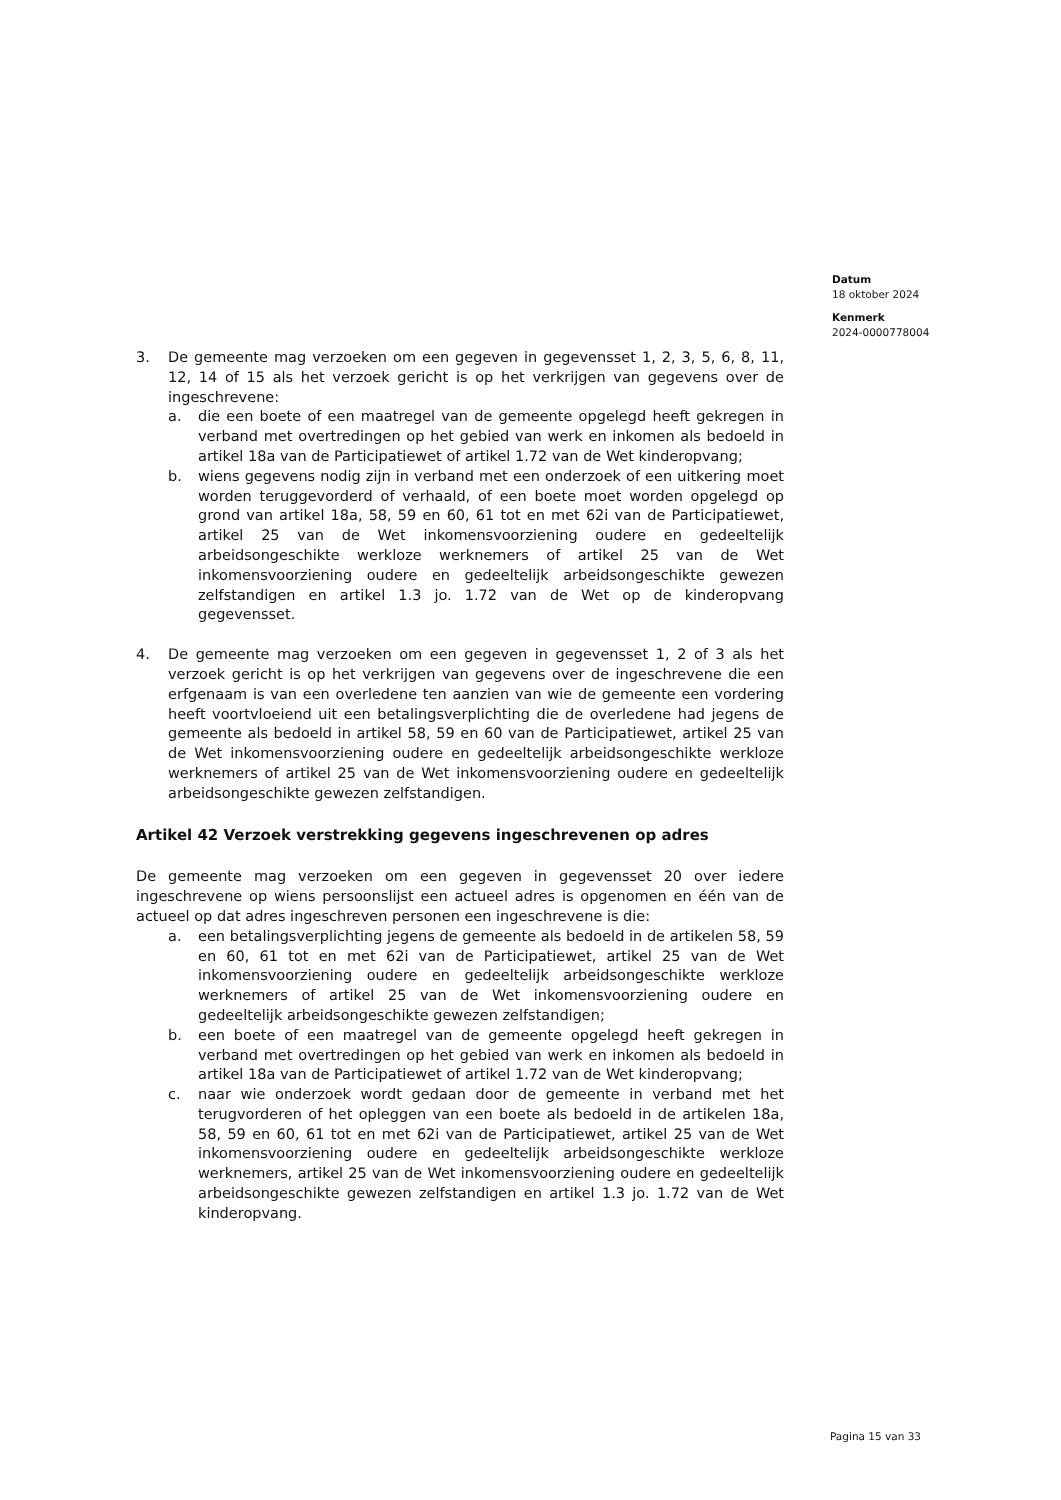Datum
18 oktober 2024
Kenmerk
2024-0000778004
3. De gemeente mag verzoeken om een gegeven in gegevensset 1, 2, 3, 5, 6, 8, 11, 12, 14 of 15 als het verzoek gericht is op het verkrijgen van gegevens over de ingeschrevene:
a. die een boete of een maatregel van de gemeente opgelegd heeft gekregen in verband met overtredingen op het gebied van werk en inkomen als bedoeld in artikel 18a van de Participatiewet of artikel 1.72 van de Wet kinderopvang;
b. wiens gegevens nodig zijn in verband met een onderzoek of een uitkering moet worden teruggevorderd of verhaald, of een boete moet worden opgelegd op grond van artikel 18a, 58, 59 en 60, 61 tot en met 62i van de Participatiewet, artikel 25 van de Wet inkomensvoorziening oudere en gedeeltelijk arbeidsongeschikte werkloze werknemers of artikel 25 van de Wet inkomensvoorziening oudere en gedeeltelijk arbeidsongeschikte gewezen zelfstandigen en artikel 1.3 jo. 1.72 van de Wet op de kinderopvang gegevensset.
4. De gemeente mag verzoeken om een gegeven in gegevensset 1, 2 of 3 als het verzoek gericht is op het verkrijgen van gegevens over de ingeschrevene die een erfgenaam is van een overledene ten aanzien van wie de gemeente een vordering heeft voortvloeiend uit een betalingsverplichting die de overledene had jegens de gemeente als bedoeld in artikel 58, 59 en 60 van de Participatiewet, artikel 25 van de Wet inkomensvoorziening oudere en gedeeltelijk arbeidsongeschikte werkloze werknemers of artikel 25 van de Wet inkomensvoorziening oudere en gedeeltelijk arbeidsongeschikte gewezen zelfstandigen.
Artikel 42 Verzoek verstrekking gegevens ingeschrevenen op adres
De gemeente mag verzoeken om een gegeven in gegevensset 20 over iedere ingeschrevene op wiens persoonslijst een actueel adres is opgenomen en één van de actueel op dat adres ingeschreven personen een ingeschrevene is die:
a. een betalingsverplichting jegens de gemeente als bedoeld in de artikelen 58, 59 en 60, 61 tot en met 62i van de Participatiewet, artikel 25 van de Wet inkomensvoorziening oudere en gedeeltelijk arbeidsongeschikte werkloze werknemers of artikel 25 van de Wet inkomensvoorziening oudere en gedeeltelijk arbeidsongeschikte gewezen zelfstandigen;
b. een boete of een maatregel van de gemeente opgelegd heeft gekregen in verband met overtredingen op het gebied van werk en inkomen als bedoeld in artikel 18a van de Participatiewet of artikel 1.72 van de Wet kinderopvang;
c. naar wie onderzoek wordt gedaan door de gemeente in verband met het terugvorderen of het opleggen van een boete als bedoeld in de artikelen 18a, 58, 59 en 60, 61 tot en met 62i van de Participatiewet, artikel 25 van de Wet inkomensvoorziening oudere en gedeeltelijk arbeidsongeschikte werkloze werknemers, artikel 25 van de Wet inkomensvoorziening oudere en gedeeltelijk arbeidsongeschikte gewezen zelfstandigen en artikel 1.3 jo. 1.72 van de Wet kinderopvang.
Pagina 15 van 33